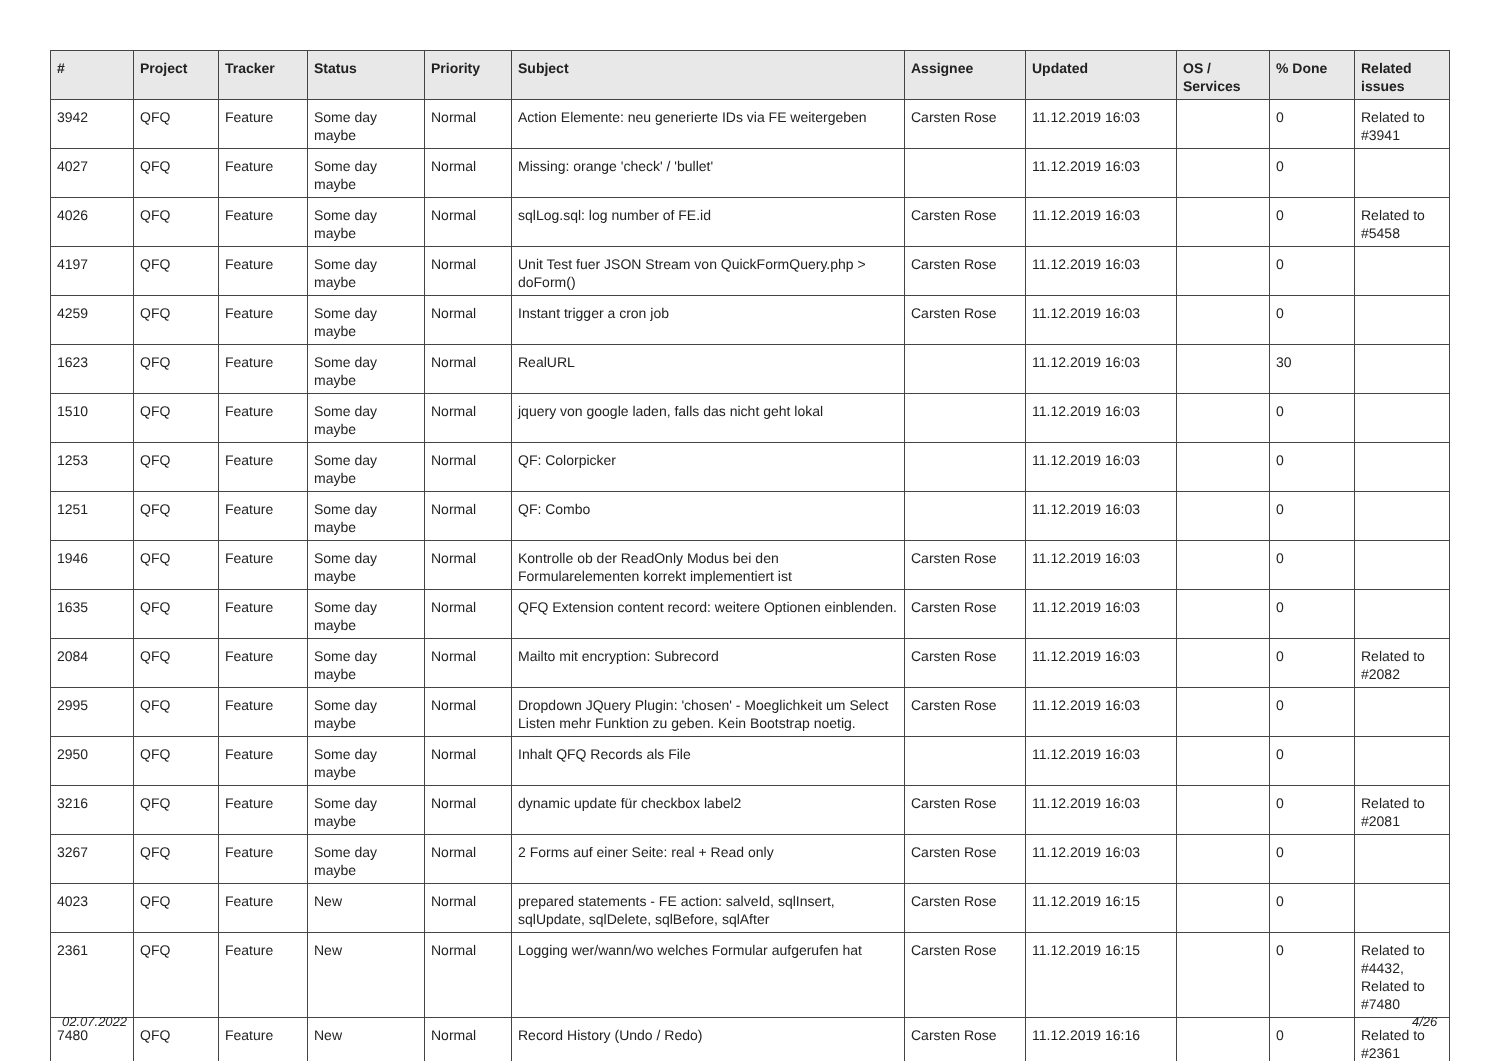| # | Project | Tracker | Status | Priority | Subject | Assignee | Updated | OS / Services | % Done | Related issues |
| --- | --- | --- | --- | --- | --- | --- | --- | --- | --- | --- |
| 3942 | QFQ | Feature | Some day maybe | Normal | Action Elemente: neu generierte IDs via FE weitergeben | Carsten Rose | 11.12.2019 16:03 | | 0 | Related to #3941 |
| 4027 | QFQ | Feature | Some day maybe | Normal | Missing: orange 'check' / 'bullet' | | 11.12.2019 16:03 | | 0 | |
| 4026 | QFQ | Feature | Some day maybe | Normal | sqlLog.sql: log number of FE.id | Carsten Rose | 11.12.2019 16:03 | | 0 | Related to #5458 |
| 4197 | QFQ | Feature | Some day maybe | Normal | Unit Test fuer JSON Stream von QuickFormQuery.php > doForm() | Carsten Rose | 11.12.2019 16:03 | | 0 | |
| 4259 | QFQ | Feature | Some day maybe | Normal | Instant trigger a cron job | Carsten Rose | 11.12.2019 16:03 | | 0 | |
| 1623 | QFQ | Feature | Some day maybe | Normal | RealURL | | 11.12.2019 16:03 | | 30 | |
| 1510 | QFQ | Feature | Some day maybe | Normal | jquery von google laden, falls das nicht geht lokal | | 11.12.2019 16:03 | | 0 | |
| 1253 | QFQ | Feature | Some day maybe | Normal | QF: Colorpicker | | 11.12.2019 16:03 | | 0 | |
| 1251 | QFQ | Feature | Some day maybe | Normal | QF: Combo | | 11.12.2019 16:03 | | 0 | |
| 1946 | QFQ | Feature | Some day maybe | Normal | Kontrolle ob der ReadOnly Modus bei den Formularelementen korrekt implementiert ist | Carsten Rose | 11.12.2019 16:03 | | 0 | |
| 1635 | QFQ | Feature | Some day maybe | Normal | QFQ Extension content record: weitere Optionen einblenden. | Carsten Rose | 11.12.2019 16:03 | | 0 | |
| 2084 | QFQ | Feature | Some day maybe | Normal | Mailto mit encryption: Subrecord | Carsten Rose | 11.12.2019 16:03 | | 0 | Related to #2082 |
| 2995 | QFQ | Feature | Some day maybe | Normal | Dropdown JQuery Plugin: 'chosen' - Moeglichkeit um Select Listen mehr Funktion zu geben. Kein Bootstrap noetig. | Carsten Rose | 11.12.2019 16:03 | | 0 | |
| 2950 | QFQ | Feature | Some day maybe | Normal | Inhalt QFQ Records als File | | 11.12.2019 16:03 | | 0 | |
| 3216 | QFQ | Feature | Some day maybe | Normal | dynamic update für checkbox label2 | Carsten Rose | 11.12.2019 16:03 | | 0 | Related to #2081 |
| 3267 | QFQ | Feature | Some day maybe | Normal | 2 Forms auf einer Seite: real + Read only | Carsten Rose | 11.12.2019 16:03 | | 0 | |
| 4023 | QFQ | Feature | New | Normal | prepared statements - FE action: salveId, sqlInsert, sqlUpdate, sqlDelete, sqlBefore, sqlAfter | Carsten Rose | 11.12.2019 16:15 | | 0 | |
| 2361 | QFQ | Feature | New | Normal | Logging wer/wann/wo welches Formular aufgerufen hat | Carsten Rose | 11.12.2019 16:15 | | 0 | Related to #4432, Related to #7480 |
| 7480 | QFQ | Feature | New | Normal | Record History (Undo / Redo) | Carsten Rose | 11.12.2019 16:16 | | 0 | Related to #2361 |
02.07.2022 4/26